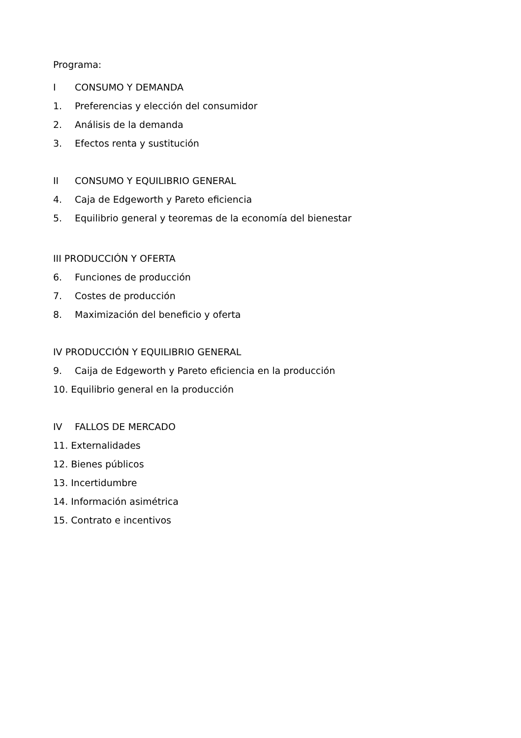Programa:
I CONSUMO Y DEMANDA
1. Preferencias y elección del consumidor
2. Análisis de la demanda
3. Efectos renta y sustitución
II CONSUMO Y EQUILIBRIO GENERAL
4. Caja de Edgeworth y Pareto eficiencia
5. Equilibrio general y teoremas de la economía del bienestar
III PRODUCCIÓN Y OFERTA
6. Funciones de producción
7. Costes de producción
8. Maximización del beneficio y oferta
IV PRODUCCIÓN Y EQUILIBRIO GENERAL
9. Caija de Edgeworth y Pareto eficiencia en la producción
10. Equilibrio general en la producción
IV FALLOS DE MERCADO
11. Externalidades
12. Bienes públicos
13. Incertidumbre
14. Información asimétrica
15. Contrato e incentivos